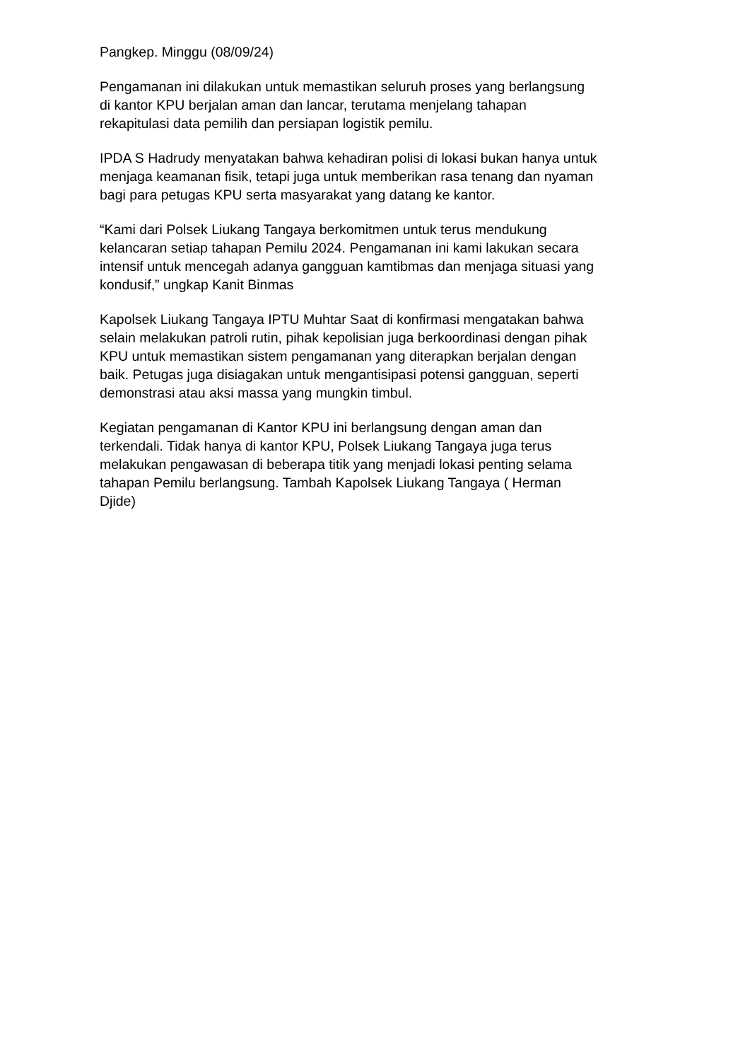Pangkep. Minggu (08/09/24)
Pengamanan ini dilakukan untuk memastikan seluruh proses yang berlangsung
di kantor KPU berjalan aman dan lancar, terutama menjelang tahapan
rekapitulasi data pemilih dan persiapan logistik pemilu.
IPDA S Hadrudy menyatakan bahwa kehadiran polisi di lokasi bukan hanya untuk
menjaga keamanan fisik, tetapi juga untuk memberikan rasa tenang dan nyaman
bagi para petugas KPU serta masyarakat yang datang ke kantor.
“Kami dari Polsek Liukang Tangaya berkomitmen untuk terus mendukung
kelancaran setiap tahapan Pemilu 2024. Pengamanan ini kami lakukan secara
intensif untuk mencegah adanya gangguan kamtibmas dan menjaga situasi yang
kondusif,” ungkap Kanit Binmas
Kapolsek Liukang Tangaya IPTU Muhtar Saat di konfirmasi mengatakan bahwa
selain melakukan patroli rutin, pihak kepolisian juga berkoordinasi dengan pihak
KPU untuk memastikan sistem pengamanan yang diterapkan berjalan dengan
baik. Petugas juga disiagakan untuk mengantisipasi potensi gangguan, seperti
demonstrasi atau aksi massa yang mungkin timbul.
Kegiatan pengamanan di Kantor KPU ini berlangsung dengan aman dan
terkendali. Tidak hanya di kantor KPU, Polsek Liukang Tangaya juga terus
melakukan pengawasan di beberapa titik yang menjadi lokasi penting selama
tahapan Pemilu berlangsung. Tambah Kapolsek Liukang Tangaya ( Herman
Djide)